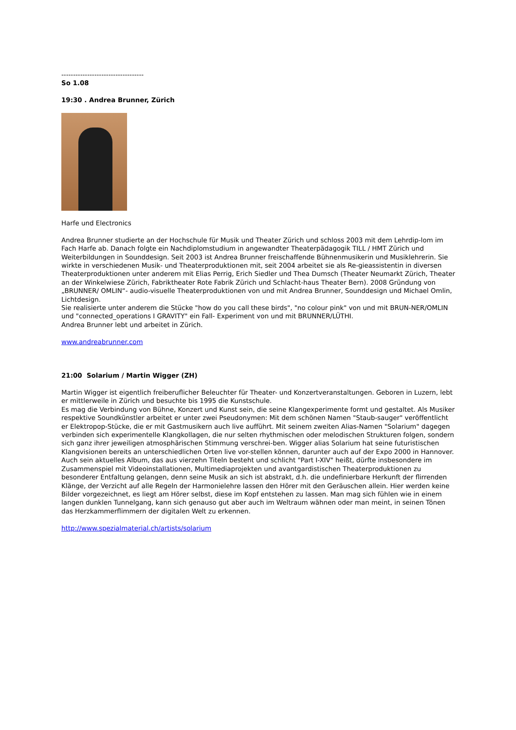-----------------------------------
So 1.08
19:30 . Andrea Brunner, Zürich
Harfe und Electronics
Andrea Brunner studierte an der Hochschule für Musik und Theater Zürich und schloss 2003 mit dem Lehrdip-lom im Fach Harfe ab. Danach folgte ein Nachdiplomstudium in angewandter Theaterpädagogik TILL / HMT Zürich und Weiterbildungen in Sounddesign. Seit 2003 ist Andrea Brunner freischaffende Bühnenmusikerin und Musiklehrerin. Sie wirkte in verschiedenen Musik- und Theaterproduktionen mit, seit 2004 arbeitet sie als Re-gieassistentin in diversen Theaterproduktionen unter anderem mit Elias Perrig, Erich Siedler und Thea Dumsch (Theater Neumarkt Zürich, Theater an der Winkelwiese Zürich, Fabriktheater Rote Fabrik Zürich und Schlacht-haus Theater Bern). 2008 Gründung von „BRUNNER/ OMLIN“- audio-visuelle Theaterproduktionen von und mit Andrea Brunner, Sounddesign und Michael Omlin, Lichtdesign.
Sie realisierte unter anderem die Stücke "how do you call these birds", "no colour pink" von und mit BRUN-NER/OMLIN und "connected_operations I GRAVITY" ein Fall- Experiment von und mit BRUNNER/LÜTHI.
Andrea Brunner lebt und arbeitet in Zürich.
www.andreabrunner.com
21:00 Solarium / Martin Wigger (ZH)
Martin Wigger ist eigentlich freiberuflicher Beleuchter für Theater- und Konzertveranstaltungen. Geboren in Luzern, lebt er mittlerweile in Zürich und besuchte bis 1995 die Kunstschule.
Es mag die Verbindung von Bühne, Konzert und Kunst sein, die seine Klangexperimente formt und gestaltet. Als Musiker respektive Soundkünstler arbeitet er unter zwei Pseudonymen: Mit dem schönen Namen "Staub-sauger" veröffentlicht er Elektropop-Stücke, die er mit Gastmusikern auch live aufführt. Mit seinem zweiten Alias-Namen "Solarium" dagegen verbinden sich experimentelle Klangkollagen, die nur selten rhythmischen oder melodischen Strukturen folgen, sondern sich ganz ihrer jeweiligen atmosphärischen Stimmung verschrei-ben. Wigger alias Solarium hat seine futuristischen Klangvisionen bereits an unterschiedlichen Orten live vor-stellen können, darunter auch auf der Expo 2000 in Hannover.
Auch sein aktuelles Album, das aus vierzehn Titeln besteht und schlicht "Part I-XIV" heißt, dürfte insbesondere im Zusammenspiel mit Videoinstallationen, Multimediaprojekten und avantgardistischen Theaterproduktionen zu besonderer Entfaltung gelangen, denn seine Musik an sich ist abstrakt, d.h. die undefinierbare Herkunft der flirrenden Klänge, der Verzicht auf alle Regeln der Harmonielehre lassen den Hörer mit den Geräuschen allein. Hier werden keine Bilder vorgezeichnet, es liegt am Hörer selbst, diese im Kopf entstehen zu lassen. Man mag sich fühlen wie in einem langen dunklen Tunnelgang, kann sich genauso gut aber auch im Weltraum wähnen oder man meint, in seinen Tönen das Herzkammerflimmern der digitalen Welt zu erkennen.
http://www.spezialmaterial.ch/artists/solarium